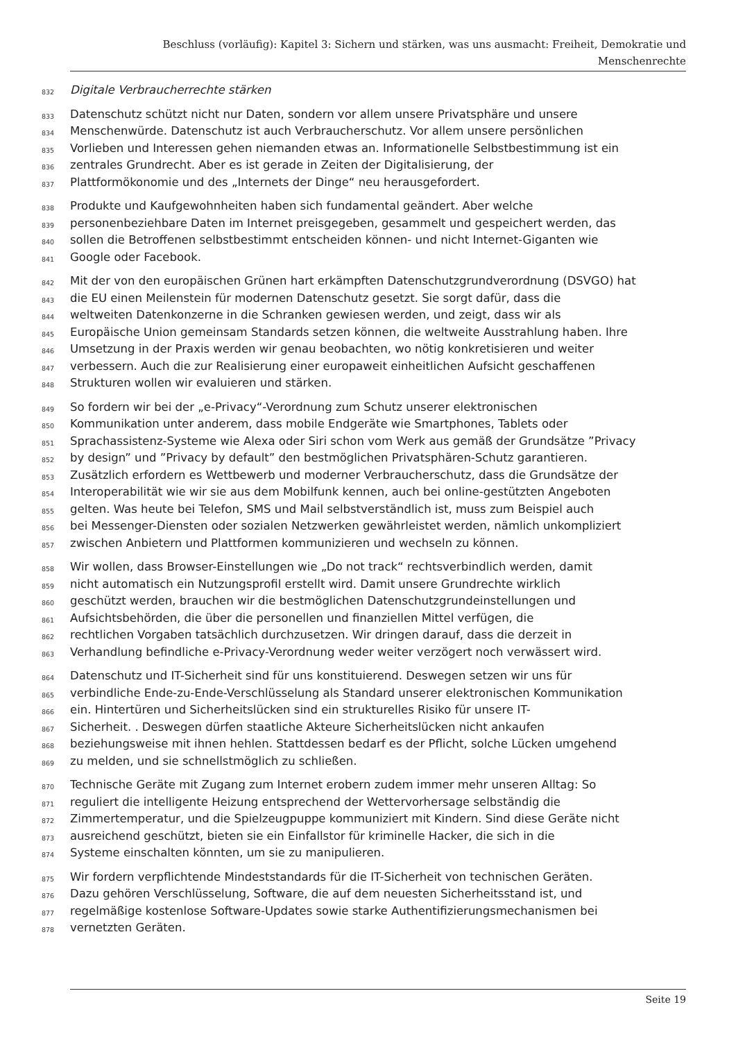Beschluss (vorläufig): Kapitel 3: Sichern und stärken, was uns ausmacht: Freiheit, Demokratie und
Menschenrechte
832 Digitale Verbraucherrechte stärken
833 Datenschutz schützt nicht nur Daten, sondern vor allem unsere Privatsphäre und unsere
834 Menschenwürde. Datenschutz ist auch Verbraucherschutz. Vor allem unsere persönlichen
835 Vorlieben und Interessen gehen niemanden etwas an. Informationelle Selbstbestimmung ist ein
836 zentrales Grundrecht. Aber es ist gerade in Zeiten der Digitalisierung, der
837 Plattformökonomie und des „Internets der Dinge“ neu herausgefordert.
838 Produkte und Kaufgewohnheiten haben sich fundamental geändert. Aber welche
839 personenbeziehbare Daten im Internet preisgegeben, gesammelt und gespeichert werden, das
840 sollen die Betroffenen selbstbestimmt entscheiden können- und nicht Internet-Giganten wie
841 Google oder Facebook.
842 Mit der von den europäischen Grünen hart erkämpften Datenschutzgrundverordnung (DSVGO) hat
843 die EU einen Meilenstein für modernen Datenschutz gesetzt. Sie sorgt dafür, dass die
844 weltweiten Datenkonzerne in die Schranken gewiesen werden, und zeigt, dass wir als
845 Europäische Union gemeinsam Standards setzen können, die weltweite Ausstrahlung haben. Ihre
846 Umsetzung in der Praxis werden wir genau beobachten, wo nötig konkretisieren und weiter
847 verbessern. Auch die zur Realisierung einer europaweit einheitlichen Aufsicht geschaffenen
848 Strukturen wollen wir evaluieren und stärken.
849 So fordern wir bei der „e-Privacy“-Verordnung zum Schutz unserer elektronischen
850 Kommunikation unter anderem, dass mobile Endgeräte wie Smartphones, Tablets oder
851 Sprachassistenz-Systeme wie Alexa oder Siri schon vom Werk aus gemäß der Grundsätze ”Privacy
852 by design” und ”Privacy by default” den bestmöglichen Privatsphären-Schutz garantieren.
853 Zusätzlich erfordern es Wettbewerb und moderner Verbraucherschutz, dass die Grundsätze der
854 Interoperabilität wie wir sie aus dem Mobilfunk kennen, auch bei online-gestützten Angeboten
855 gelten. Was heute bei Telefon, SMS und Mail selbstverständlich ist, muss zum Beispiel auch
856 bei Messenger-Diensten oder sozialen Netzwerken gewährleistet werden, nämlich unkompliziert
857 zwischen Anbietern und Plattformen kommunizieren und wechseln zu können.
858 Wir wollen, dass Browser-Einstellungen wie „Do not track“ rechtsverbindlich werden, damit
859 nicht automatisch ein Nutzungsprofil erstellt wird. Damit unsere Grundrechte wirklich
860 geschützt werden, brauchen wir die bestmöglichen Datenschutzgrundeinstellungen und
861 Aufsichtsbehörden, die über die personellen und finanziellen Mittel verfügen, die
862 rechtlichen Vorgaben tatsächlich durchzusetzen. Wir dringen darauf, dass die derzeit in
863 Verhandlung befindliche e-Privacy-Verordnung weder weiter verzögert noch verwässert wird.
864 Datenschutz und IT-Sicherheit sind für uns konstituierend. Deswegen setzen wir uns für
865 verbindliche Ende-zu-Ende-Verschlüsselung als Standard unserer elektronischen Kommunikation
866 ein. Hintertüren und Sicherheitslücken sind ein strukturelles Risiko für unsere IT-
867 Sicherheit. . Deswegen dürfen staatliche Akteure Sicherheitslücken nicht ankaufen
868 beziehungsweise mit ihnen hehlen. Stattdessen bedarf es der Pflicht, solche Lücken umgehend
869 zu melden, und sie schnellstmöglich zu schließen.
870 Technische Geräte mit Zugang zum Internet erobern zudem immer mehr unseren Alltag: So
871 reguliert die intelligente Heizung entsprechend der Wettervorhersage selbständig die
872 Zimmertemperatur, und die Spielzeugpuppe kommuniziert mit Kindern. Sind diese Geräte nicht
873 ausreichend geschützt, bieten sie ein Einfallstor für kriminelle Hacker, die sich in die
874 Systeme einschalten könnten, um sie zu manipulieren.
875 Wir fordern verpflichtende Mindeststandards für die IT-Sicherheit von technischen Geräten.
876 Dazu gehören Verschlüsselung, Software, die auf dem neuesten Sicherheitsstand ist, und
877 regelmäßige kostenlose Software-Updates sowie starke Authentifizierungsmechanismen bei
878 vernetzten Geräten.
Seite 19